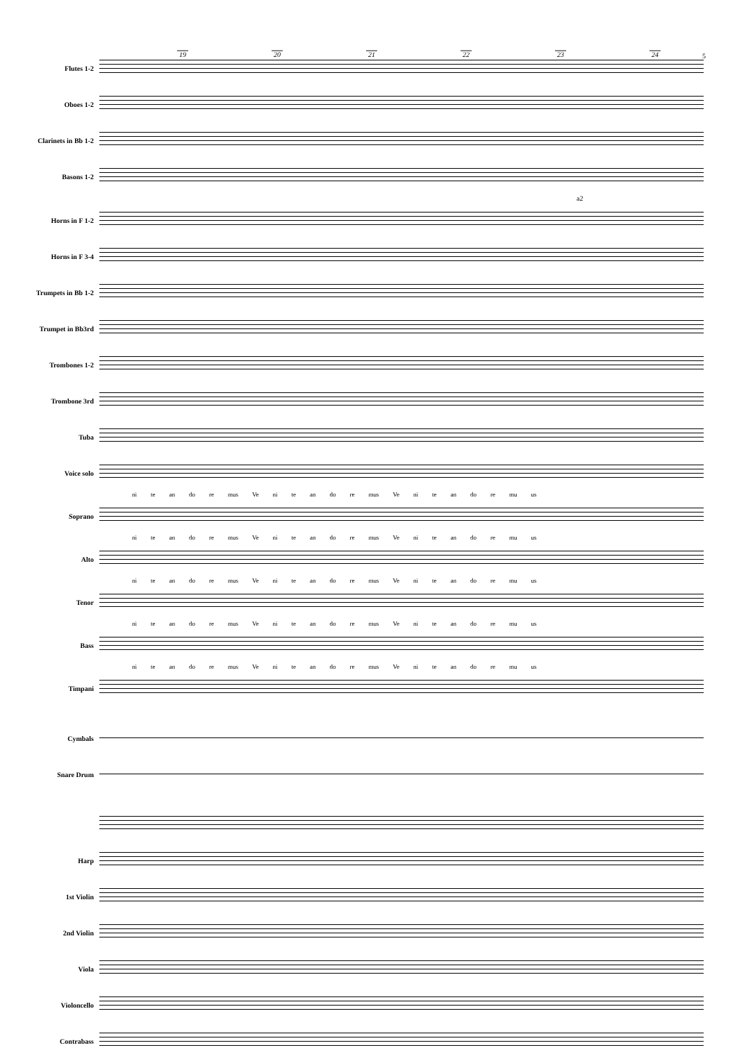19 20 21 22 23 24
5
Flutes 1-2
Oboes 1-2
Clarinets in Bb 1-2
Basons 1-2
a2
Horns in F 1-2
Horns in F 3-4
Trumpets in Bb 1-2
Trumpet in Bb3rd
Trombones 1-2
Trombone 3rd
Tuba
Voice solo
ni te an do re mus Ve ni te an do re mus Ve ni te an do re mu us
Soprano
ni te an do re mus Ve ni te an do re mus Ve ni te an do re mu us
Alto
ni te an do re mus Ve ni te an do re mus Ve ni te an do re mu us
Tenor
ni te an do re mus Ve ni te an do re mus Ve ni te an do re mu us
Bass
ni te an do re mus Ve ni te an do re mus Ve ni te an do re mu us
Timpani
Cymbals
Snare Drum
Harp
1st Violin
2nd Violin
Viola
Violoncello
Contrabass